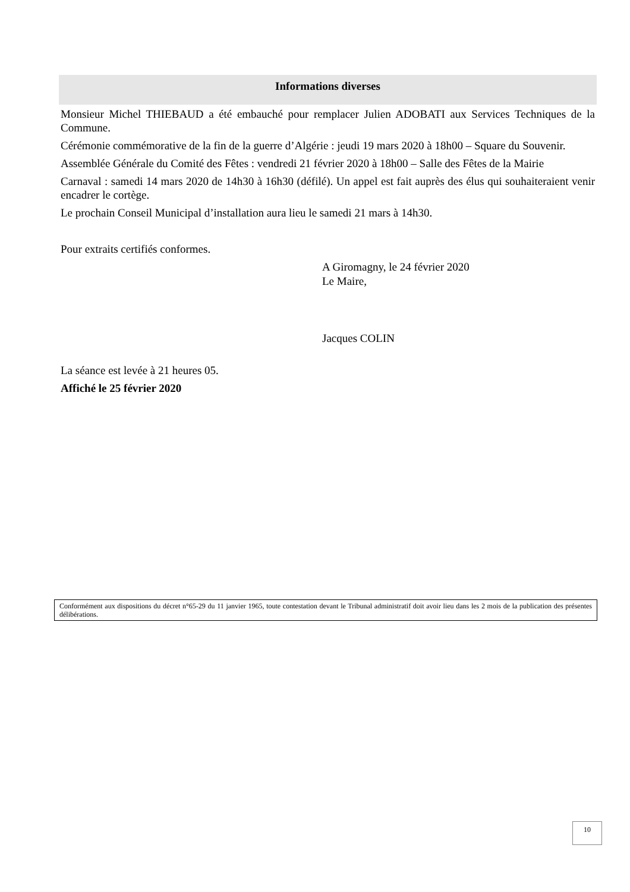Informations diverses
Monsieur Michel THIEBAUD a été embauché pour remplacer Julien ADOBATI aux Services Techniques de la Commune.
Cérémonie commémorative de la fin de la guerre d’Algérie : jeudi 19 mars 2020 à 18h00 – Square du Souvenir.
Assemblée Générale du Comité des Fêtes : vendredi 21 février 2020 à 18h00 – Salle des Fêtes de la Mairie
Carnaval : samedi 14 mars 2020 de 14h30 à 16h30 (défilé). Un appel est fait auprès des élus qui souhaiteraient venir encadrer le cortège.
Le prochain Conseil Municipal d’installation aura lieu le samedi 21 mars à 14h30.
Pour extraits certifiés conformes.
A Giromagny, le 24 février 2020
Le Maire,
Jacques COLIN
La séance est levée à 21 heures 05.
Affiché le 25 février 2020
Conformément aux dispositions du décret n°65-29 du 11 janvier 1965, toute contestation devant le Tribunal administratif doit avoir lieu dans les 2 mois de la publication des présentes délibérations.
10